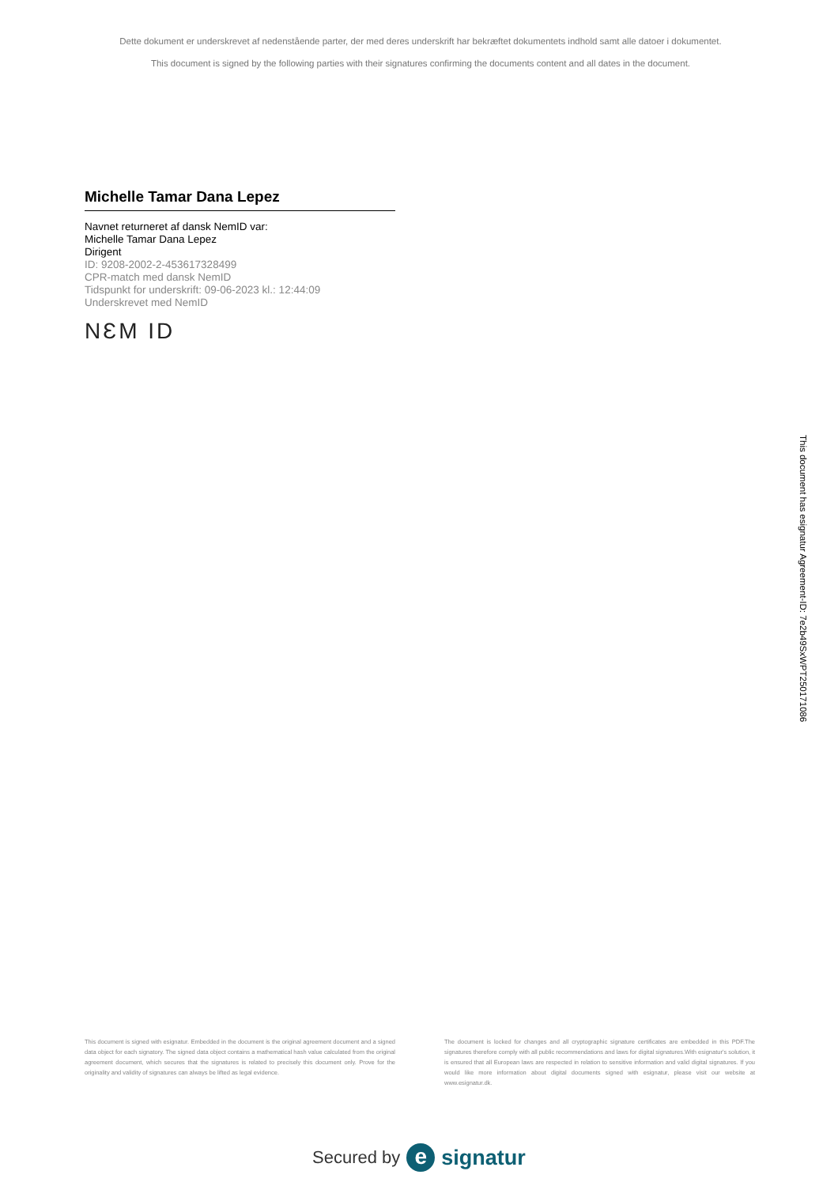Dette dokument er underskrevet af nedenstående parter, der med deres underskrift har bekræftet dokumentets indhold samt alle datoer i dokumentet.
This document is signed by the following parties with their signatures confirming the documents content and all dates in the document.
Michelle Tamar Dana Lepez
Navnet returneret af dansk NemID var:
Michelle Tamar Dana Lepez
Dirigent
ID: 9208-2002-2-453617328499
CPR-match med dansk NemID
Tidspunkt for underskrift: 09-06-2023 kl.: 12:44:09
Underskrevet med NemID
NƐM ID
This document is signed with esignatur. Embedded in the document is the original agreement document and a signed data object for each signatory. The signed data object contains a mathematical hash value calculated from the original agreement document, which secures that the signatures is related to precisely this document only. Prove for the originality and validity of signatures can always be lifted as legal evidence.
The document is locked for changes and all cryptographic signature certificates are embedded in this PDF.The signatures therefore comply with all public recommendations and laws for digital signatures.With esignatur's solution, it is ensured that all European laws are respected in relation to sensitive information and valid digital signatures. If you would like more information about digital documents signed with esignatur, please visit our website at www.esignatur.dk.
Secured by e signatur
This document has esignatur Agreement-ID: 7e2b49SxWPT250171086